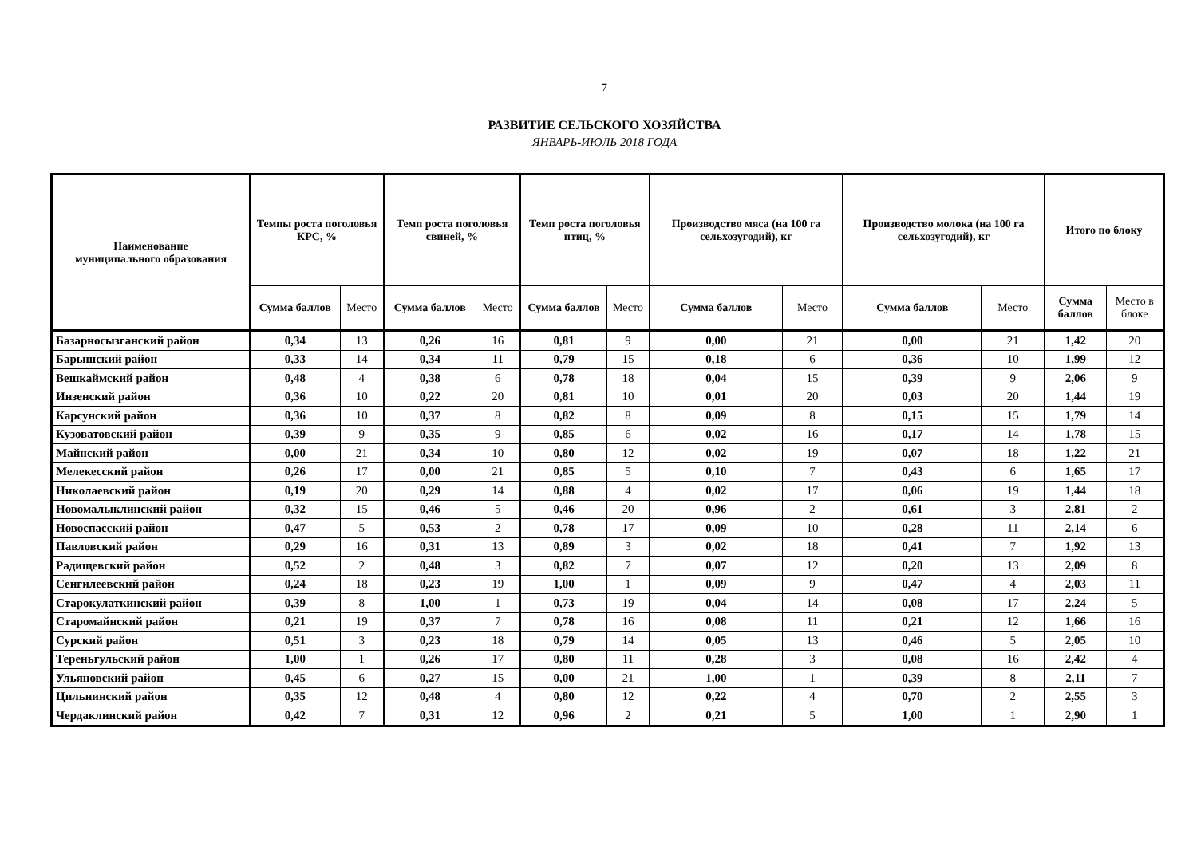7
РАЗВИТИЕ СЕЛЬСКОГО ХОЗЯЙСТВА
ЯНВАРЬ-ИЮЛЬ 2018 ГОДА
| Наименование муниципального образования | Темпы роста поголовья КРС, % | | Темп роста поголовья свиней, % | | Темп роста поголовья птиц, % | | Производство мяса (на 100 га сельхозугодий), кг | | Производство молока (на 100 га сельхозугодий), кг | | Итого по блоку | |
| --- | --- | --- | --- | --- | --- | --- | --- | --- | --- | --- | --- | --- |
| | Сумма баллов | Место | Сумма баллов | Место | Сумма баллов | Место | Сумма баллов | Место | Сумма баллов | Место | Сумма баллов | Место в блоке |
| Базарносызганский район | 0,34 | 13 | 0,26 | 16 | 0,81 | 9 | 0,00 | 21 | 0,00 | 21 | 1,42 | 20 |
| Барышский район | 0,33 | 14 | 0,34 | 11 | 0,79 | 15 | 0,18 | 6 | 0,36 | 10 | 1,99 | 12 |
| Вешкаймский район | 0,48 | 4 | 0,38 | 6 | 0,78 | 18 | 0,04 | 15 | 0,39 | 9 | 2,06 | 9 |
| Инзенский район | 0,36 | 10 | 0,22 | 20 | 0,81 | 10 | 0,01 | 20 | 0,03 | 20 | 1,44 | 19 |
| Карсунский район | 0,36 | 10 | 0,37 | 8 | 0,82 | 8 | 0,09 | 8 | 0,15 | 15 | 1,79 | 14 |
| Кузоватовский район | 0,39 | 9 | 0,35 | 9 | 0,85 | 6 | 0,02 | 16 | 0,17 | 14 | 1,78 | 15 |
| Майнский район | 0,00 | 21 | 0,34 | 10 | 0,80 | 12 | 0,02 | 19 | 0,07 | 18 | 1,22 | 21 |
| Мелекесский район | 0,26 | 17 | 0,00 | 21 | 0,85 | 5 | 0,10 | 7 | 0,43 | 6 | 1,65 | 17 |
| Николаевский район | 0,19 | 20 | 0,29 | 14 | 0,88 | 4 | 0,02 | 17 | 0,06 | 19 | 1,44 | 18 |
| Новомалыклинский район | 0,32 | 15 | 0,46 | 5 | 0,46 | 20 | 0,96 | 2 | 0,61 | 3 | 2,81 | 2 |
| Новоспасский район | 0,47 | 5 | 0,53 | 2 | 0,78 | 17 | 0,09 | 10 | 0,28 | 11 | 2,14 | 6 |
| Павловский район | 0,29 | 16 | 0,31 | 13 | 0,89 | 3 | 0,02 | 18 | 0,41 | 7 | 1,92 | 13 |
| Радищевский район | 0,52 | 2 | 0,48 | 3 | 0,82 | 7 | 0,07 | 12 | 0,20 | 13 | 2,09 | 8 |
| Сенгилеевский район | 0,24 | 18 | 0,23 | 19 | 1,00 | 1 | 0,09 | 9 | 0,47 | 4 | 2,03 | 11 |
| Старокулаткинский район | 0,39 | 8 | 1,00 | 1 | 0,73 | 19 | 0,04 | 14 | 0,08 | 17 | 2,24 | 5 |
| Старомайнский район | 0,21 | 19 | 0,37 | 7 | 0,78 | 16 | 0,08 | 11 | 0,21 | 12 | 1,66 | 16 |
| Сурский район | 0,51 | 3 | 0,23 | 18 | 0,79 | 14 | 0,05 | 13 | 0,46 | 5 | 2,05 | 10 |
| Тереньгульский район | 1,00 | 1 | 0,26 | 17 | 0,80 | 11 | 0,28 | 3 | 0,08 | 16 | 2,42 | 4 |
| Ульяновский район | 0,45 | 6 | 0,27 | 15 | 0,00 | 21 | 1,00 | 1 | 0,39 | 8 | 2,11 | 7 |
| Цильнинский район | 0,35 | 12 | 0,48 | 4 | 0,80 | 12 | 0,22 | 4 | 0,70 | 2 | 2,55 | 3 |
| Чердаклинский район | 0,42 | 7 | 0,31 | 12 | 0,96 | 2 | 0,21 | 5 | 1,00 | 1 | 2,90 | 1 |